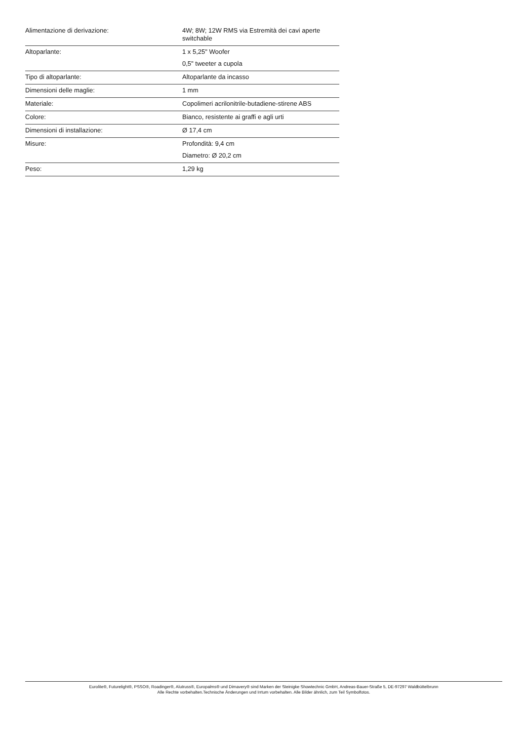| Alimentazione di derivazione: | 4W; 8W; 12W RMS via Estremità dei cavi aperte switchable |
| Altoparlante: | 1 x 5,25" Woofer 0,5" tweeter a cupola |
| Tipo di altoparlante: | Altoparlante da incasso |
| Dimensioni delle maglie: | 1 mm |
| Materiale: | Copolimeri acrilonitrile-butadiene-stirene ABS |
| Colore: | Bianco, resistente ai graffi e agli urti |
| Dimensioni di installazione: | Ø 17,4 cm |
| Misure: | Profondità: 9,4 cm Diametro: Ø 20,2 cm |
| Peso: | 1,29 kg |
Eurolite®, Futurelight®, PSSO®, Roadinger®, Alutruss®, Europalms® und Dimavery® sind Marken der Steinigke Showtechnic GmbH, Andreas-Bauer-Straße 5, DE-97297 Waldbüttelbrunn
Alle Rechte vorbehalten.Technische Änderungen und Irrtum vorbehalten. Alle Bilder ähnlich, zum Teil Symbolfotos.